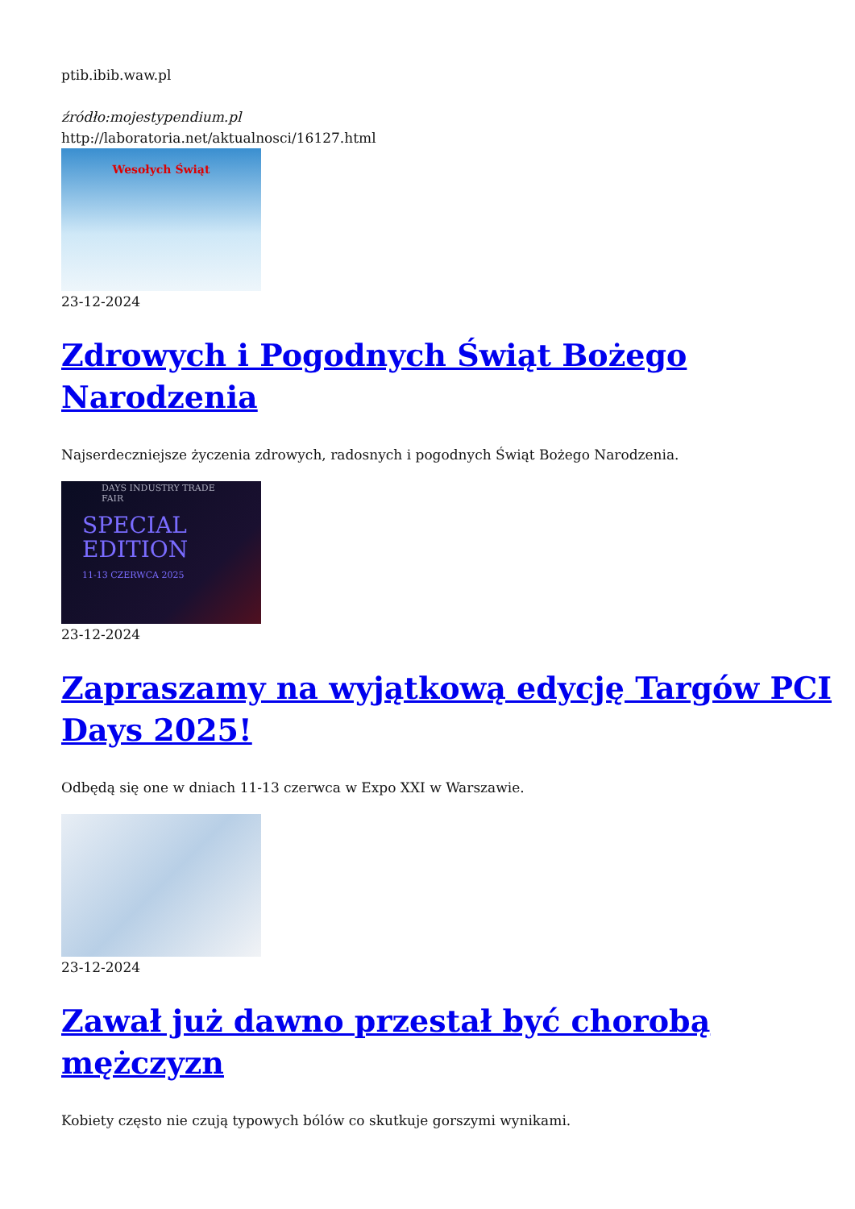ptib.ibib.waw.pl
źródło:mojestypendium.pl
http://laboratoria.net/aktualnosci/16127.html
Wesołych Świąt
23-12-2024
Zdrowych i Pogodnych Świąt Bożego Narodzenia
Najserdeczniejsze życzenia zdrowych, radosnych i pogodnych Świąt Bożego Narodzenia.
DAYS INDUSTRY TRADE FAIR
SPECIAL EDITION
11-13 CZERWCA 2025
23-12-2024
Zapraszamy na wyjątkową edycję Targów PCI Days 2025!
Odbędą się one w dniach 11-13 czerwca w Expo XXI w Warszawie.
23-12-2024
Zawał już dawno przestał być chorobą mężczyzn
Kobiety często nie czują typowych bólów co skutkuje gorszymi wynikami.